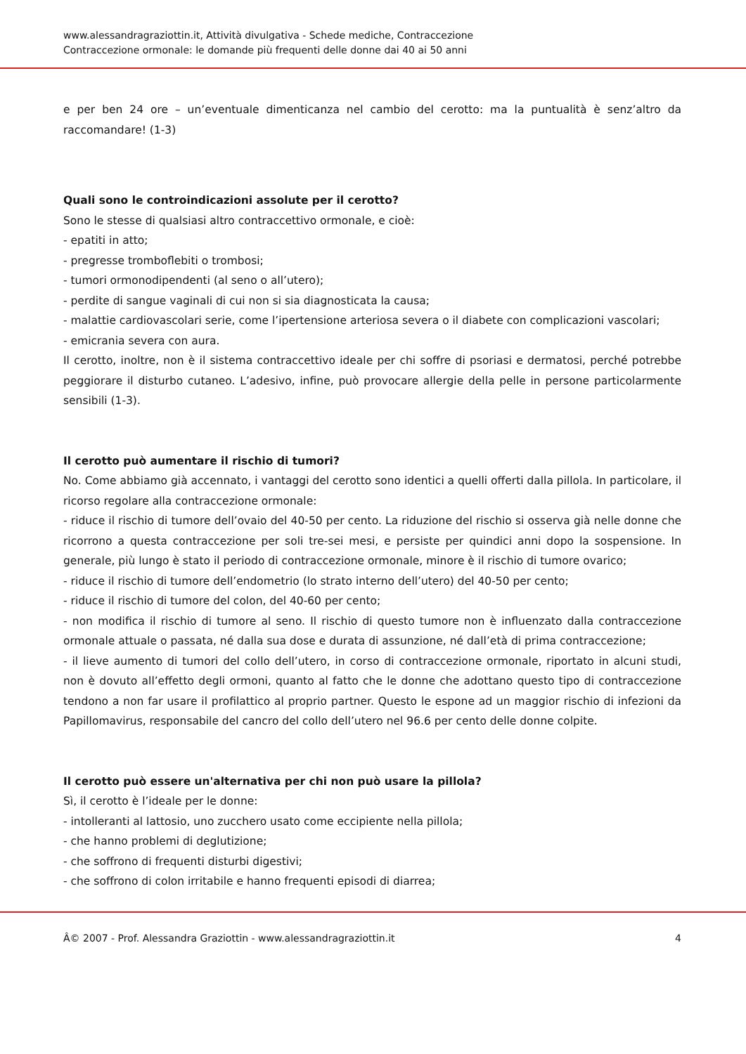www.alessandragraziottin.it, Attività divulgativa - Schede mediche, Contraccezione
Contraccezione ormonale: le domande più frequenti delle donne dai 40 ai 50 anni
e per ben 24 ore – un’eventuale dimenticanza nel cambio del cerotto: ma la puntualità è senz’altro da raccomandare! (1-3)
Quali sono le controindicazioni assolute per il cerotto?
Sono le stesse di qualsiasi altro contraccettivo ormonale, e cioè:
- epatiti in atto;
- pregresse tromboflebiti o trombosi;
- tumori ormonodipendenti (al seno o all’utero);
- perdite di sangue vaginali di cui non si sia diagnosticata la causa;
- malattie cardiovascolari serie, come l’ipertensione arteriosa severa o il diabete con complicazioni vascolari;
- emicrania severa con aura.
Il cerotto, inoltre, non è il sistema contraccettivo ideale per chi soffre di psoriasi e dermatosi, perché potrebbe peggiorare il disturbo cutaneo. L’adesivo, infine, può provocare allergie della pelle in persone particolarmente sensibili (1-3).
Il cerotto può aumentare il rischio di tumori?
No. Come abbiamo già accennato, i vantaggi del cerotto sono identici a quelli offerti dalla pillola. In particolare, il ricorso regolare alla contraccezione ormonale:
- riduce il rischio di tumore dell’ovaio del 40-50 per cento. La riduzione del rischio si osserva già nelle donne che ricorrono a questa contraccezione per soli tre-sei mesi, e persiste per quindici anni dopo la sospensione. In generale, più lungo è stato il periodo di contraccezione ormonale, minore è il rischio di tumore ovarico;
- riduce il rischio di tumore dell’endometrio (lo strato interno dell’utero) del 40-50 per cento;
- riduce il rischio di tumore del colon, del 40-60 per cento;
- non modifica il rischio di tumore al seno. Il rischio di questo tumore non è influenzato dalla contraccezione ormonale attuale o passata, né dalla sua dose e durata di assunzione, né dall’età di prima contraccezione;
- il lieve aumento di tumori del collo dell’utero, in corso di contraccezione ormonale, riportato in alcuni studi, non è dovuto all’effetto degli ormoni, quanto al fatto che le donne che adottano questo tipo di contraccezione tendono a non far usare il profilattico al proprio partner. Questo le espone ad un maggior rischio di infezioni da Papillomavirus, responsabile del cancro del collo dell’utero nel 96.6 per cento delle donne colpite.
Il cerotto può essere un'alternativa per chi non può usare la pillola?
Sì, il cerotto è l’ideale per le donne:
- intolleranti al lattosio, uno zucchero usato come eccipiente nella pillola;
- che hanno problemi di deglutizione;
- che soffrono di frequenti disturbi digestivi;
- che soffrono di colon irritabile e hanno frequenti episodi di diarrea;
Â© 2007 - Prof. Alessandra Graziottin - www.alessandragraziottin.it 4